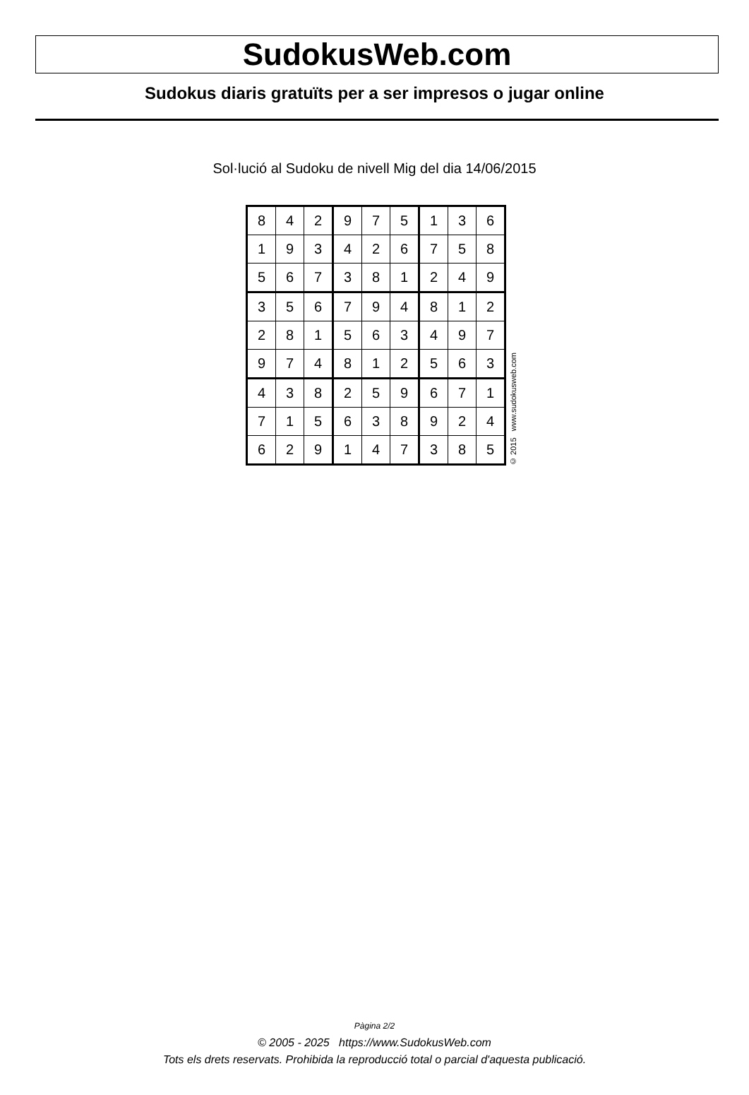SudokusWeb.com
Sudokus diaris gratuïts per a ser impresos o jugar online
Sol·lució al Sudoku de nivell Mig del dia 14/06/2015
| 8 | 4 | 2 | 9 | 7 | 5 | 1 | 3 | 6 |
| 1 | 9 | 3 | 4 | 2 | 6 | 7 | 5 | 8 |
| 5 | 6 | 7 | 3 | 8 | 1 | 2 | 4 | 9 |
| 3 | 5 | 6 | 7 | 9 | 4 | 8 | 1 | 2 |
| 2 | 8 | 1 | 5 | 6 | 3 | 4 | 9 | 7 |
| 9 | 7 | 4 | 8 | 1 | 2 | 5 | 6 | 3 |
| 4 | 3 | 8 | 2 | 5 | 9 | 6 | 7 | 1 |
| 7 | 1 | 5 | 6 | 3 | 8 | 9 | 2 | 4 |
| 6 | 2 | 9 | 1 | 4 | 7 | 3 | 8 | 5 |
© 2015 www.sudokusweb.com
Pàgina 2/2
© 2005 - 2025 https://www.SudokusWeb.com
Tots els drets reservats. Prohibida la reproducció total o parcial d'aquesta publicació.